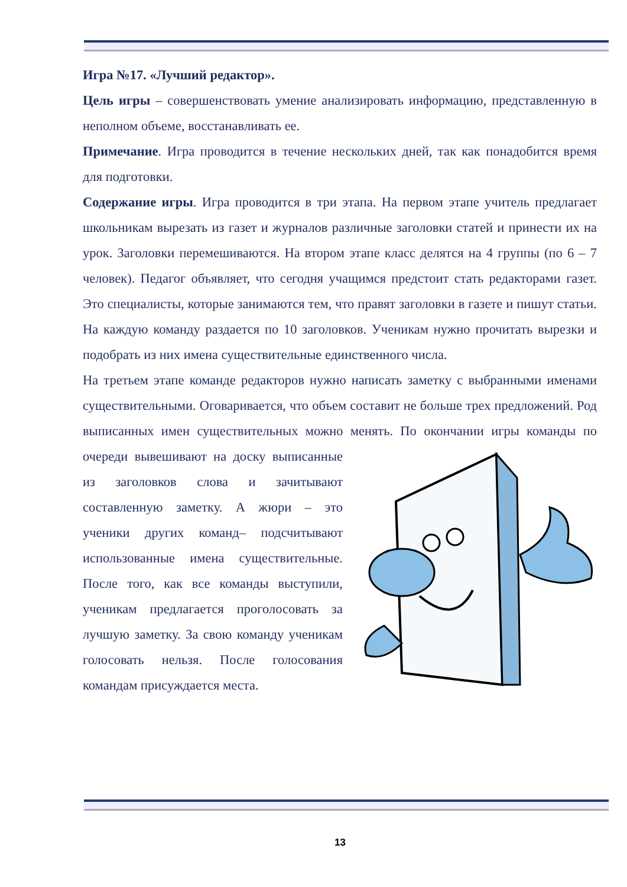Игра №17. «Лучший редактор».
Цель игры – совершенствовать умение анализировать информацию, представленную в неполном объеме, восстанавливать ее.
Примечание. Игра проводится в течение нескольких дней, так как понадобится время для подготовки.
Содержание игры. Игра проводится в три этапа. На первом этапе учитель предлагает школьникам вырезать из газет и журналов различные заголовки статей и принести их на урок. Заголовки перемешиваются. На втором этапе класс делятся на 4 группы (по 6 – 7 человек). Педагог объявляет, что сегодня учащимся предстоит стать редакторами газет. Это специалисты, которые занимаются тем, что правят заголовки в газете и пишут статьи. На каждую команду раздается по 10 заголовков. Ученикам нужно прочитать вырезки и подобрать из них имена существительные единственного числа.
На третьем этапе команде редакторов нужно написать заметку с выбранными именами существительными. Оговаривается, что объем составит не больше трех предложений. Род выписанных имен существительных можно менять. По окончании игры команды по очереди вывешивают на доску выписанные из заголовков слова и зачитывают составленную заметку. А жюри – это ученики других команд– подсчитывают использованные имена существительные. После того, как все команды выступили, ученикам предлагается проголосовать за лучшую заметку. За свою команду ученикам голосовать нельзя. После голосования командам присуждается места.
13